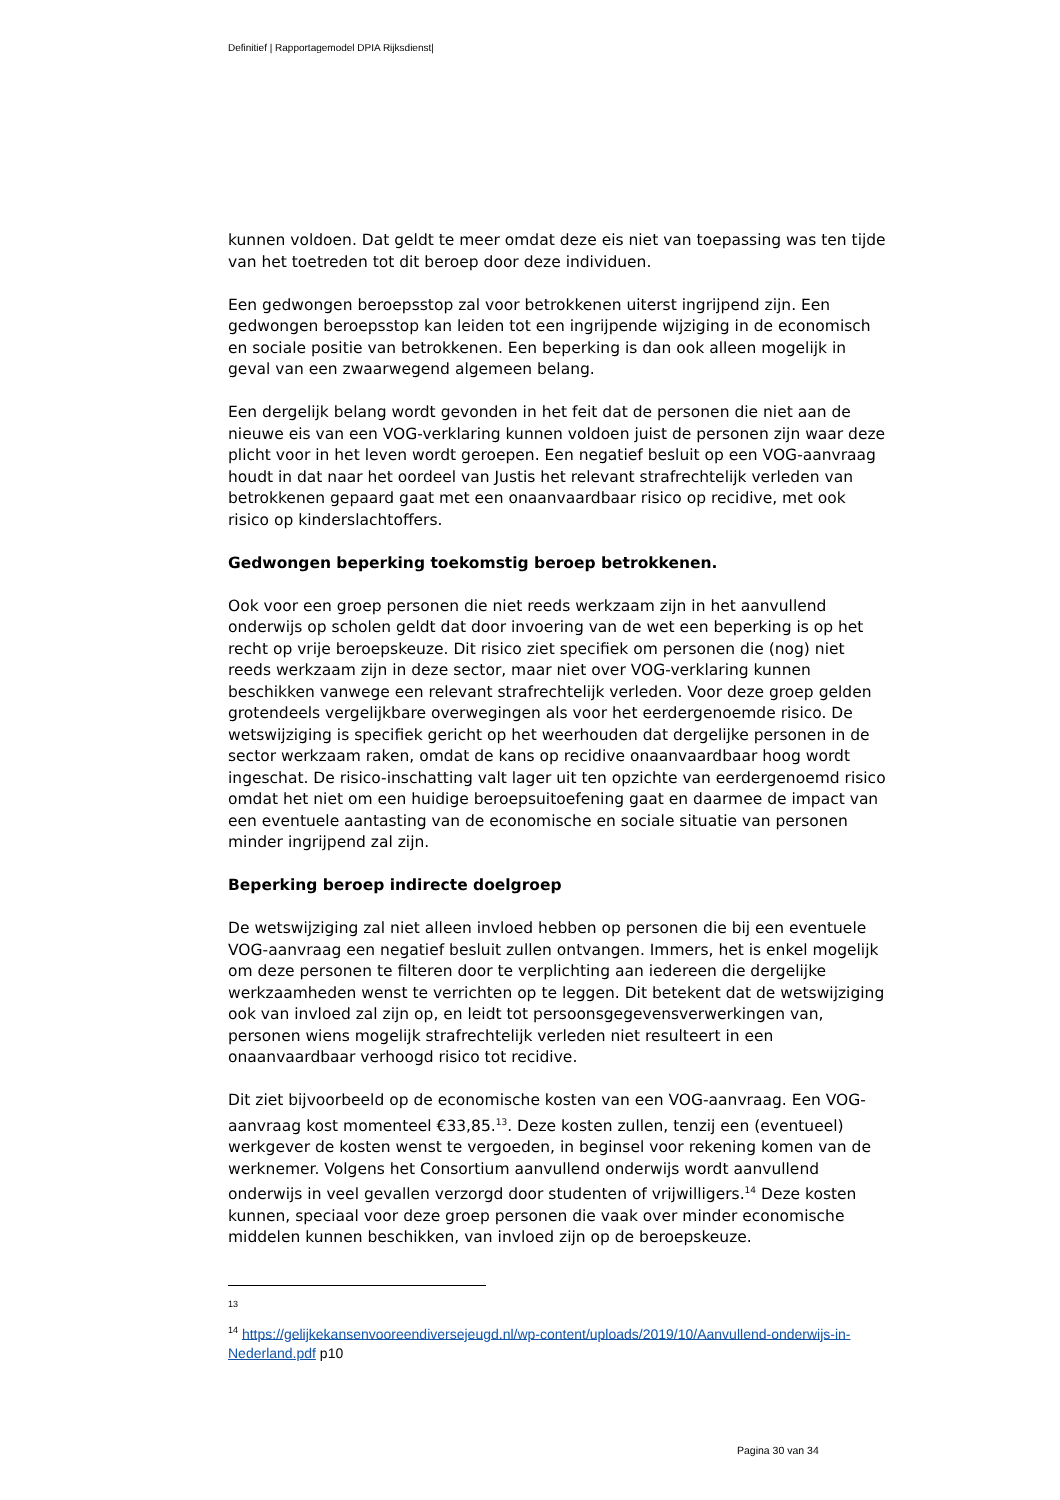Definitief | Rapportagemodel DPIA Rijksdienst|
kunnen voldoen. Dat geldt te meer omdat deze eis niet van toepassing was ten tijde van het toetreden tot dit beroep door deze individuen.
Een gedwongen beroepsstop zal voor betrokkenen uiterst ingrijpend zijn. Een gedwongen beroepsstop kan leiden tot een ingrijpende wijziging in de economisch en sociale positie van betrokkenen. Een beperking is dan ook alleen mogelijk in geval van een zwaarwegend algemeen belang.
Een dergelijk belang wordt gevonden in het feit dat de personen die niet aan de nieuwe eis van een VOG-verklaring kunnen voldoen juist de personen zijn waar deze plicht voor in het leven wordt geroepen. Een negatief besluit op een VOG-aanvraag houdt in dat naar het oordeel van Justis het relevant strafrechtelijk verleden van betrokkenen gepaard gaat met een onaanvaardbaar risico op recidive, met ook risico op kinderslachtoffers.
Gedwongen beperking toekomstig beroep betrokkenen.
Ook voor een groep personen die niet reeds werkzaam zijn in het aanvullend onderwijs op scholen geldt dat door invoering van de wet een beperking is op het recht op vrije beroepskeuze. Dit risico ziet specifiek om personen die (nog) niet reeds werkzaam zijn in deze sector, maar niet over VOG-verklaring kunnen beschikken vanwege een relevant strafrechtelijk verleden. Voor deze groep gelden grotendeels vergelijkbare overwegingen als voor het eerdergenoemde risico. De wetswijziging is specifiek gericht op het weerhouden dat dergelijke personen in de sector werkzaam raken, omdat de kans op recidive onaanvaardbaar hoog wordt ingeschat. De risico-inschatting valt lager uit ten opzichte van eerdergenoemd risico omdat het niet om een huidige beroepsuitoefening gaat en daarmee de impact van een eventuele aantasting van de economische en sociale situatie van personen minder ingrijpend zal zijn.
Beperking beroep indirecte doelgroep
De wetswijziging zal niet alleen invloed hebben op personen die bij een eventuele VOG-aanvraag een negatief besluit zullen ontvangen. Immers, het is enkel mogelijk om deze personen te filteren door te verplichting aan iedereen die dergelijke werkzaamheden wenst te verrichten op te leggen. Dit betekent dat de wetswijziging ook van invloed zal zijn op, en leidt tot persoonsgegevensverwerkingen van, personen wiens mogelijk strafrechtelijk verleden niet resulteert in een onaanvaardbaar verhoogd risico tot recidive.
Dit ziet bijvoorbeeld op de economische kosten van een VOG-aanvraag. Een VOG-aanvraag kost momenteel €33,85.<sup>13</sup>. Deze kosten zullen, tenzij een (eventueel) werkgever de kosten wenst te vergoeden, in beginsel voor rekening komen van de werknemer. Volgens het Consortium aanvullend onderwijs wordt aanvullend onderwijs in veel gevallen verzorgd door studenten of vrijwilligers.<sup>14</sup> Deze kosten kunnen, speciaal voor deze groep personen die vaak over minder economische middelen kunnen beschikken, van invloed zijn op de beroepskeuze.
13
<sup>14</sup> https://gelijkekansenvooreendiversejeugd.nl/wp-content/uploads/2019/10/Aanvullend-onderwijs-in-Nederland.pdf p10
Pagina 30 van 34